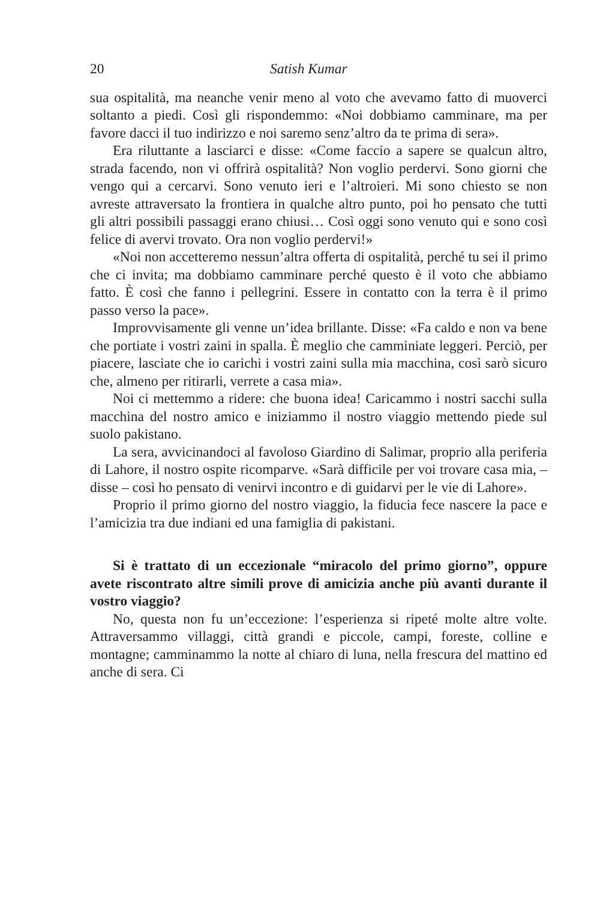20 Satish Kumar
sua ospitalità, ma neanche venir meno al voto che avevamo fatto di muoverci soltanto a piedi. Così gli rispondemmo: «Noi dobbiamo camminare, ma per favore dacci il tuo indirizzo e noi saremo senz’altro da te prima di sera».
Era riluttante a lasciarci e disse: «Come faccio a sapere se qualcun altro, strada facendo, non vi offrirà ospitalità? Non voglio perdervi. Sono giorni che vengo qui a cercarvi. Sono venuto ieri e l’altroieri. Mi sono chiesto se non avreste attraversato la frontiera in qualche altro punto, poi ho pensato che tutti gli altri possibili passaggi erano chiusi… Così oggi sono venuto qui e sono così felice di avervi trovato. Ora non voglio perdervi!»
«Noi non accetteremo nessun’altra offerta di ospitalità, perché tu sei il primo che ci invita; ma dobbiamo camminare perché questo è il voto che abbiamo fatto. È così che fanno i pellegrini. Essere in contatto con la terra è il primo passo verso la pace».
Improvvisamente gli venne un’idea brillante. Disse: «Fa caldo e non va bene che portiate i vostri zaini in spalla. È meglio che camminiate leggeri. Perciò, per piacere, lasciate che io carichi i vostri zaini sulla mia macchina, così sarò sicuro che, almeno per ritirarli, verrete a casa mia».
Noi ci mettemmo a ridere: che buona idea! Caricammo i nostri sacchi sulla macchina del nostro amico e iniziammo il nostro viaggio mettendo piede sul suolo pakistano.
La sera, avvicinandoci al favoloso Giardino di Salimar, proprio alla periferia di Lahore, il nostro ospite ricomparve. «Sarà difficile per voi trovare casa mia, – disse – così ho pensato di venirvi incontro e di guidarvi per le vie di Lahore».
Proprio il primo giorno del nostro viaggio, la fiducia fece nascere la pace e l’amicizia tra due indiani ed una famiglia di pakistani.
Si è trattato di un eccezionale “miracolo del primo giorno”, oppure avete riscontrato altre simili prove di amicizia anche più avanti durante il vostro viaggio?
No, questa non fu un’eccezione: l’esperienza si ripeté molte altre volte. Attraversammo villaggi, città grandi e piccole, campi, foreste, colline e montagne; camminammo la notte al chiaro di luna, nella frescura del mattino ed anche di sera. Ci